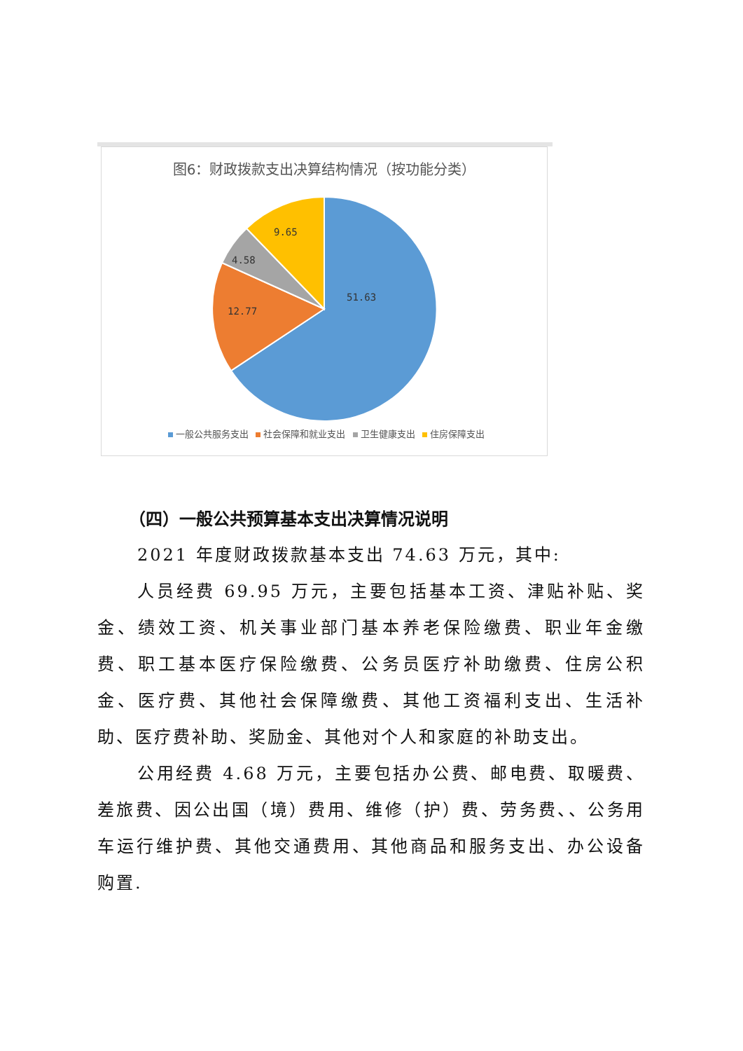图6：财政拨款支出决算结构情况（按功能分类）
51.63
12.77
4.58
9.65
一般公共服务支出 社会保障和就业支出 卫生健康支出 住房保障支出
（四）一般公共预算基本支出决算情况说明
2021 年度财政拨款基本支出 74.63 万元，其中:
人员经费 69.95 万元，主要包括基本工资、津贴补贴、奖金、绩效工资、机关事业部门基本养老保险缴费、职业年金缴费、职工基本医疗保险缴费、公务员医疗补助缴费、住房公积金、医疗费、其他社会保障缴费、其他工资福利支出、生活补助、医疗费补助、奖励金、其他对个人和家庭的补助支出。
公用经费 4.68 万元，主要包括办公费、邮电费、取暖费、差旅费、因公出国（境）费用、维修（护）费、劳务费、、公务用车运行维护费、其他交通费用、其他商品和服务支出、办公设备购置.